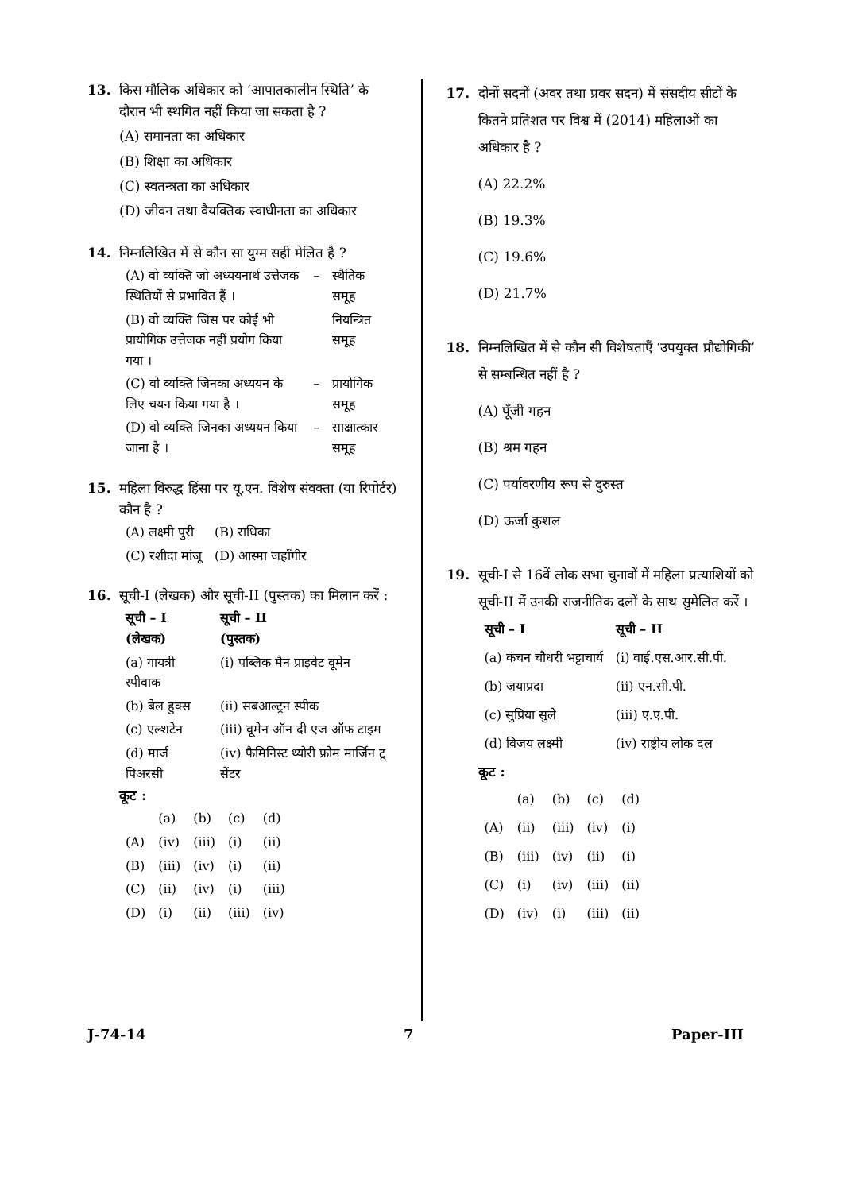13. किस मौलिक अधिकार को ‘आपातकालीन स्थिति’ के दौरान भी स्थगित नहीं किया जा सकता है ?
(A) समानता का अधिकार
(B) शिक्षा का अधिकार
(C) स्वतन्त्रता का अधिकार
(D) जीवन तथा वैयक्तिक स्वाधीनता का अधिकार
14. निम्नलिखित में से कौन सा युग्म सही मेलित है ?
| (A) वो व्यक्ति जो अध्ययनार्थ उत्तेजक स्थितियों से प्रभावित हैं । | – | स्थैतिक समूह |
| (B) वो व्यक्ति जिस पर कोई भी प्रायोगिक उत्तेजक नहीं प्रयोग किया गया । | | नियन्त्रित समूह |
| (C) वो व्यक्ति जिनका अध्ययन के लिए चयन किया गया है । | – | प्रायोगिक समूह |
| (D) वो व्यक्ति जिनका अध्ययन किया जाना है । | – | साक्षात्कार समूह |
15. महिला विरुद्ध हिंसा पर यू.एन. विशेष संवक्ता (या रिपोर्टर) कौन है ?
| (A) लक्ष्मी पुरी | (B) राधिका |
| (C) रशीदा मांजू | (D) आस्मा जहाँगीर |
16. सूची-I (लेखक) और सूची-II (पुस्तक) का मिलान करें :
| सूची – I (लेखक) | सूची – II (पुस्तक) |
| --- | --- |
| (a) गायत्री स्पीवाक | (i) पब्लिक मैन प्राइवेट वूमेन |
| (b) बेल हुक्स | (ii) सबआल्ट्रन स्पीक |
| (c) एल्शटेन | (iii) वूमेन ऑन दी एज ऑफ टाइम |
| (d) मार्ज पिअरसी | (iv) फैमिनिस्ट थ्योरी फ्रोम मार्जिन टू सेंटर |
कूट :
| | (a) | (b) | (c) | (d) |
| (A) | (iv) | (iii) | (i) | (ii) |
| (B) | (iii) | (iv) | (i) | (ii) |
| (C) | (ii) | (iv) | (i) | (iii) |
| (D) | (i) | (ii) | (iii) | (iv) |
17. दोनों सदनों (अवर तथा प्रवर सदन) में संसदीय सीटों के कितने प्रतिशत पर विश्व में (2014) महिलाओं का अधिकार है ?
(A) 22.2%
(B) 19.3%
(C) 19.6%
(D) 21.7%
18. निम्नलिखित में से कौन सी विशेषताएँ ‘उपयुक्त प्रौद्योगिकी’ से सम्बन्धित नहीं है ?
(A) पूँजी गहन
(B) श्रम गहन
(C) पर्यावरणीय रूप से दुरुस्त
(D) ऊर्जा कुशल
19. सूची-I से 16वें लोक सभा चुनावों में महिला प्रत्याशियों को सूची-II में उनकी राजनीतिक दलों के साथ सुमेलित करें ।
| सूची – I | सूची – II |
| --- | --- |
| (a) कंचन चौधरी भट्टाचार्य | (i) वाई.एस.आर.सी.पी. |
| (b) जयाप्रदा | (ii) एन.सी.पी. |
| (c) सुप्रिया सुले | (iii) ए.ए.पी. |
| (d) विजय लक्ष्मी | (iv) राष्ट्रीय लोक दल |
कूट :
| | (a) | (b) | (c) | (d) |
| (A) | (ii) | (iii) | (iv) | (i) |
| (B) | (iii) | (iv) | (ii) | (i) |
| (C) | (i) | (iv) | (iii) | (ii) |
| (D) | (iv) | (i) | (iii) | (ii) |
J-74-14 7 Paper-III